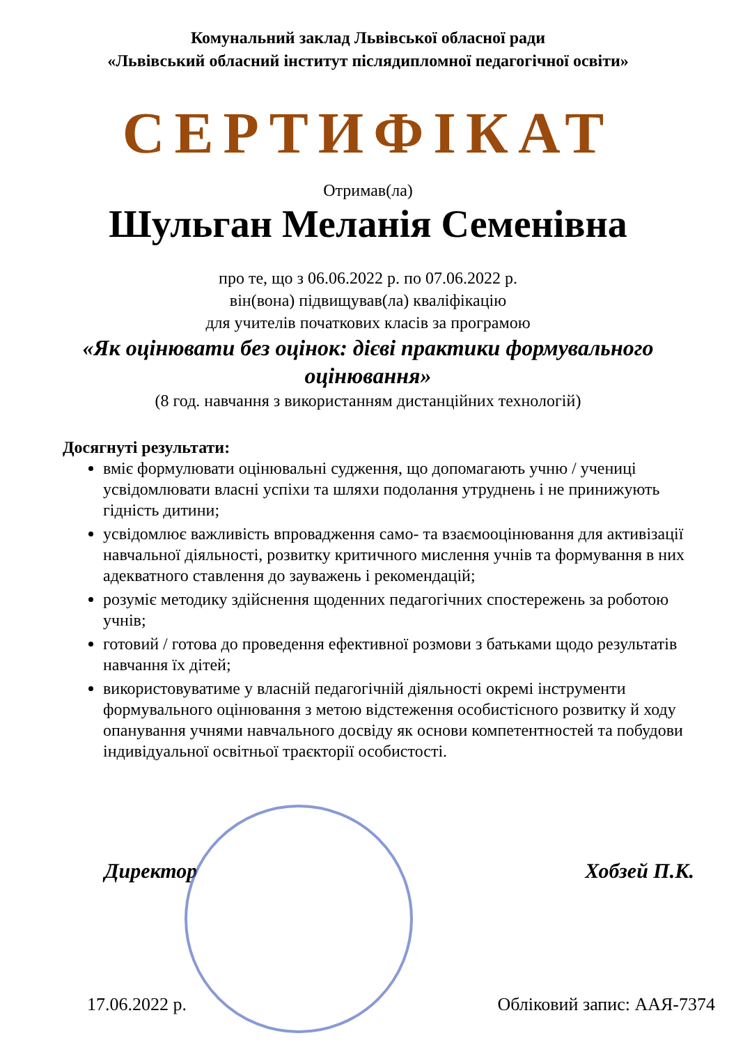Комунальний заклад Львівської обласної ради
«Львівський обласний інститут післядипломної педагогічної освіти»
СЕРТИФІКАТ
Отримав(ла)
Шульган Меланія Семенівна
про те, що з 06.06.2022 р. по 07.06.2022 р.
він(вона) підвищував(ла) кваліфікацію
для учителів початкових класів за програмою
«Як оцінювати без оцінок: дієві практики формувального оцінювання»
(8 год. навчання з використанням дистанційних технологій)
Досягнуті результати:
вміє формулювати оцінювальні судження, що допомагають учню / учениці усвідомлювати власні успіхи та шляхи подолання утруднень і не принижують гідність дитини;
усвідомлює важливість впровадження само- та взаємооцінювання для активізації навчальної діяльності, розвитку критичного мислення учнів та формування в них адекватного ставлення до зауважень і рекомендацій;
розуміє методику здійснення щоденних педагогічних спостережень за роботою учнів;
готовий / готова до проведення ефективної розмови з батьками щодо результатів навчання їх дітей;
використовуватиме у власній педагогічній діяльності окремі інструменти формувального оцінювання з метою відстеження особистісного розвитку й ходу опанування учнями навчального досвіду як основи компетентностей та побудови індивідуальної освітньої траєкторії особистості.
Директор Хобзей П.К.
17.06.2022 р. Обліковий запис: ААЯ-7374